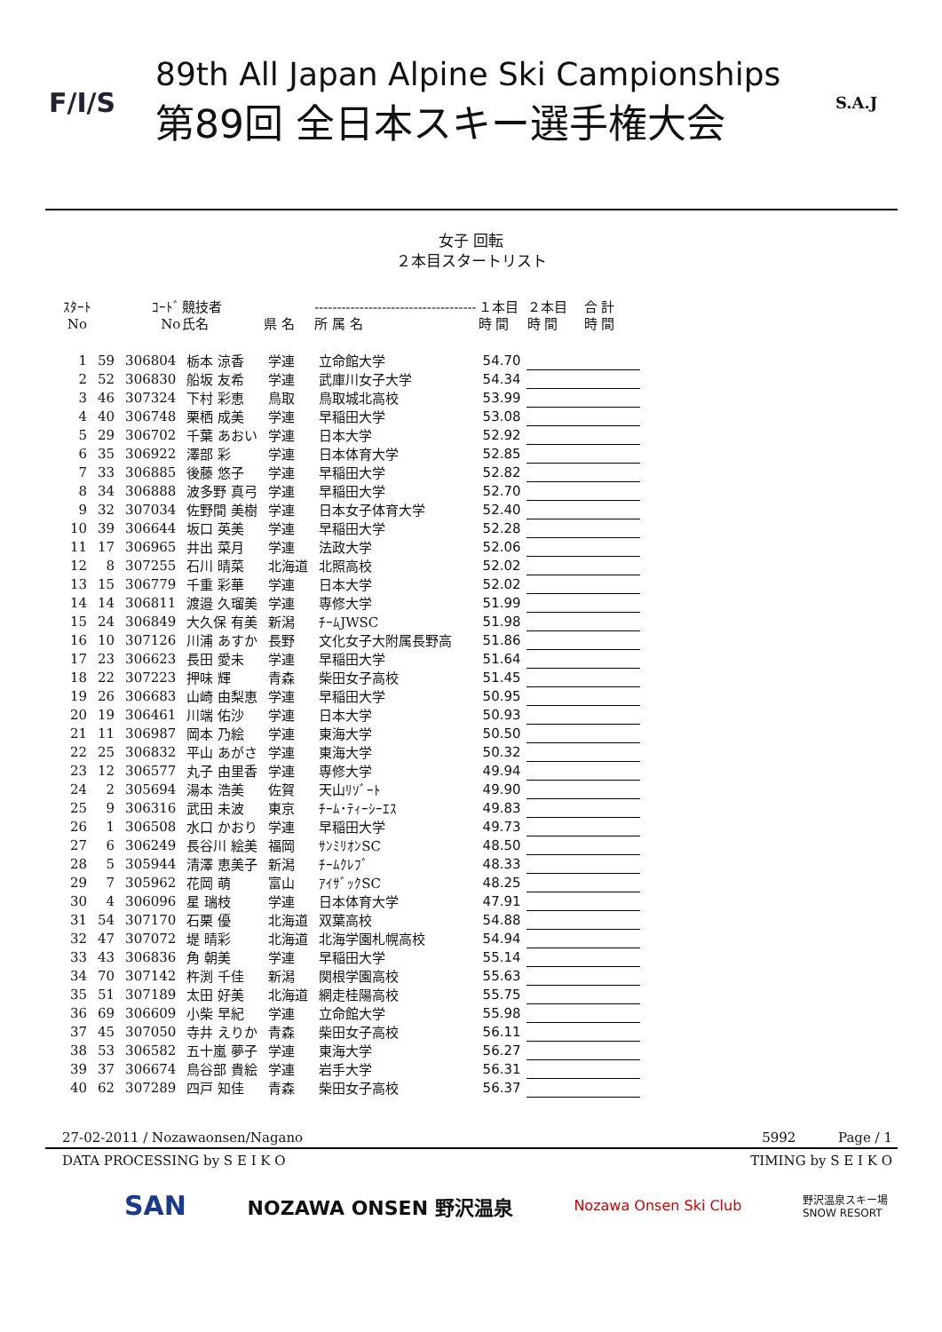F/I/S
89th All Japan Alpine Ski Campionships
第89回 全日本スキー選手権大会
S.A.J
女子 回転
２本目スタートリスト
| ｽﾀｰﾄ No | | ｺｰﾄﾞ No | 競技者 氏名 | 県 名 | ------------------------------------ 所 属 名 | １本目 時 間 | ２本目 時 間 | 合 計 時 間 |
| --- | --- | --- | --- | --- | --- | --- | --- | --- |
| 1 | 59 | 306804 | 栃本 涼香 | 学連 | 立命館大学 | 54.70 | | |
| 2 | 52 | 306830 | 船坂 友希 | 学連 | 武庫川女子大学 | 54.34 | | |
| 3 | 46 | 307324 | 下村 彩恵 | 鳥取 | 鳥取城北高校 | 53.99 | | |
| 4 | 40 | 306748 | 栗栖 成美 | 学連 | 早稲田大学 | 53.08 | | |
| 5 | 29 | 306702 | 千葉 あおい | 学連 | 日本大学 | 52.92 | | |
| 6 | 35 | 306922 | 澤部 彩 | 学連 | 日本体育大学 | 52.85 | | |
| 7 | 33 | 306885 | 後藤 悠子 | 学連 | 早稲田大学 | 52.82 | | |
| 8 | 34 | 306888 | 波多野 真弓 | 学連 | 早稲田大学 | 52.70 | | |
| 9 | 32 | 307034 | 佐野間 美樹 | 学連 | 日本女子体育大学 | 52.40 | | |
| 10 | 39 | 306644 | 坂口 英美 | 学連 | 早稲田大学 | 52.28 | | |
| 11 | 17 | 306965 | 井出 菜月 | 学連 | 法政大学 | 52.06 | | |
| 12 | 8 | 307255 | 石川 晴菜 | 北海道 | 北照高校 | 52.02 | | |
| 13 | 15 | 306779 | 千重 彩華 | 学連 | 日本大学 | 52.02 | | |
| 14 | 14 | 306811 | 渡邉 久瑠美 | 学連 | 専修大学 | 51.99 | | |
| 15 | 24 | 306849 | 大久保 有美 | 新潟 | ﾁｰﾑJWSC | 51.98 | | |
| 16 | 10 | 307126 | 川浦 あすか | 長野 | 文化女子大附属長野高 | 51.86 | | |
| 17 | 23 | 306623 | 長田 愛未 | 学連 | 早稲田大学 | 51.64 | | |
| 18 | 22 | 307223 | 押味 輝 | 青森 | 柴田女子高校 | 51.45 | | |
| 19 | 26 | 306683 | 山崎 由梨恵 | 学連 | 早稲田大学 | 50.95 | | |
| 20 | 19 | 306461 | 川端 佑沙 | 学連 | 日本大学 | 50.93 | | |
| 21 | 11 | 306987 | 岡本 乃絵 | 学連 | 東海大学 | 50.50 | | |
| 22 | 25 | 306832 | 平山 あがさ | 学連 | 東海大学 | 50.32 | | |
| 23 | 12 | 306577 | 丸子 由里香 | 学連 | 専修大学 | 49.94 | | |
| 24 | 2 | 305694 | 湯本 浩美 | 佐賀 | 天山ﾘｿﾞｰﾄ | 49.90 | | |
| 25 | 9 | 306316 | 武田 未波 | 東京 | ﾁｰﾑ･ﾃｨｰｼｰｴｽ | 49.83 | | |
| 26 | 1 | 306508 | 水口 かおり | 学連 | 早稲田大学 | 49.73 | | |
| 27 | 6 | 306249 | 長谷川 絵美 | 福岡 | ｻﾝﾐﾘｵﾝSC | 48.50 | | |
| 28 | 5 | 305944 | 清澤 恵美子 | 新潟 | ﾁｰﾑｸﾚﾌﾞ | 48.33 | | |
| 29 | 7 | 305962 | 花岡 萌 | 富山 | ｱｲｻﾞｯｸSC | 48.25 | | |
| 30 | 4 | 306096 | 星 瑞枝 | 学連 | 日本体育大学 | 47.91 | | |
| 31 | 54 | 307170 | 石栗 優 | 北海道 | 双葉高校 | 54.88 | | |
| 32 | 47 | 307072 | 堤 晴彩 | 北海道 | 北海学園札幌高校 | 54.94 | | |
| 33 | 43 | 306836 | 角 朝美 | 学連 | 早稲田大学 | 55.14 | | |
| 34 | 70 | 307142 | 杵渕 千佳 | 新潟 | 関根学園高校 | 55.63 | | |
| 35 | 51 | 307189 | 太田 好美 | 北海道 | 網走桂陽高校 | 55.75 | | |
| 36 | 69 | 306609 | 小柴 早紀 | 学連 | 立命館大学 | 55.98 | | |
| 37 | 45 | 307050 | 寺井 えりか | 青森 | 柴田女子高校 | 56.11 | | |
| 38 | 53 | 306582 | 五十嵐 夢子 | 学連 | 東海大学 | 56.27 | | |
| 39 | 37 | 306674 | 鳥谷部 貴絵 | 学連 | 岩手大学 | 56.31 | | |
| 40 | 62 | 307289 | 四戸 知佳 | 青森 | 柴田女子高校 | 56.37 | | |
27-02-2011 / Nozawaonsen/Nagano 5992 Page / 1
DATA PROCESSING by S E I K O TIMING by S E I K O
SAN NOZAWA ONSEN 野沢温泉 Nozawa Onsen Ski Club 野沢温泉スキー場
SNOW RESORT